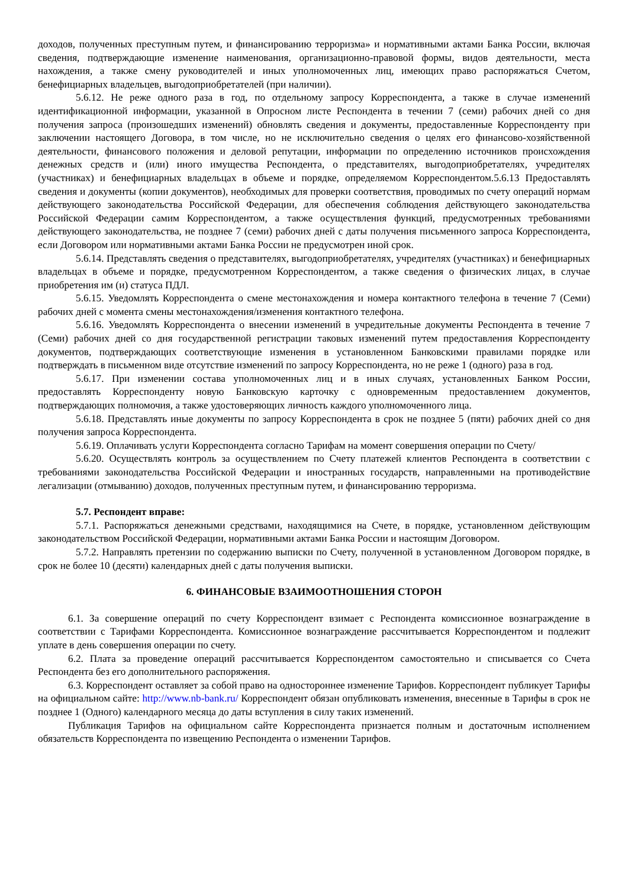доходов, полученных преступным путем, и финансированию терроризма» и нормативными актами Банка России, включая сведения, подтверждающие изменение наименования, организационно-правовой формы, видов деятельности, места нахождения, а также смену руководителей и иных уполномоченных лиц, имеющих право распоряжаться Счетом, бенефициарных владельцев, выгодоприобретателей (при наличии).
5.6.12. Не реже одного раза в год, по отдельному запросу Корреспондента, а также в случае изменений идентификационной информации, указанной в Опросном листе Респондента в течении 7 (семи) рабочих дней со дня получения запроса (произошедших изменений) обновлять сведения и документы, предоставленные Корреспонденту при заключении настоящего Договора, в том числе, но не исключительно сведения о целях его финансово-хозяйственной деятельности, финансового положения и деловой репутации, информации по определению источников происхождения денежных средств и (или) иного имущества Респондента, о представителях, выгодоприобретателях, учредителях (участниках) и бенефициарных владельцах в объеме и порядке, определяемом Корреспондентом.5.6.13 Предоставлять сведения и документы (копии документов), необходимых для проверки соответствия, проводимых по счету операций нормам действующего законодательства Российской Федерации, для обеспечения соблюдения действующего законодательства Российской Федерации самим Корреспондентом, а также осуществления функций, предусмотренных требованиями действующего законодательства, не позднее 7 (семи) рабочих дней с даты получения письменного запроса Корреспондента, если Договором или нормативными актами Банка России не предусмотрен иной срок.
5.6.14. Представлять сведения о представителях, выгодоприобретателях, учредителях (участниках) и бенефициарных владельцах в объеме и порядке, предусмотренном Корреспондентом, а также сведения о физических лицах, в случае приобретения им (и) статуса ПДЛ.
5.6.15. Уведомлять Корреспондента о смене местонахождения и номера контактного телефона в течение 7 (Семи) рабочих дней с момента смены местонахождения/изменения контактного телефона.
5.6.16. Уведомлять Корреспондента о внесении изменений в учредительные документы Респондента в течение 7 (Семи) рабочих дней со дня государственной регистрации таковых изменений путем предоставления Корреспонденту документов, подтверждающих соответствующие изменения в установленном Банковскими правилами порядке или подтверждать в письменном виде отсутствие изменений по запросу Корреспондента, но не реже 1 (одного) раза в год.
5.6.17. При изменении состава уполномоченных лиц и в иных случаях, установленных Банком России, предоставлять Корреспонденту новую Банковскую карточку с одновременным предоставлением документов, подтверждающих полномочия, а также удостоверяющих личность каждого уполномоченного лица.
5.6.18. Представлять иные документы по запросу Корреспондента в срок не позднее 5 (пяти) рабочих дней со дня получения запроса Корреспондента.
5.6.19. Оплачивать услуги Корреспондента согласно Тарифам на момент совершения операции по Счету/
5.6.20. Осуществлять контроль за осуществлением по Счету платежей клиентов Респондента в соответствии с требованиями законодательства Российской Федерации и иностранных государств, направленными на противодействие легализации (отмыванию) доходов, полученных преступным путем, и финансированию терроризма.
5.7. Респондент вправе:
5.7.1. Распоряжаться денежными средствами, находящимися на Счете, в порядке, установленном действующим законодательством Российской Федерации, нормативными актами Банка России и настоящим Договором.
5.7.2. Направлять претензии по содержанию выписки по Счету, полученной в установленном Договором порядке, в срок не более 10 (десяти) календарных дней с даты получения выписки.
6. ФИНАНСОВЫЕ ВЗАИМООТНОШЕНИЯ СТОРОН
6.1. За совершение операций по счету Корреспондент взимает с Респондента комиссионное вознаграждение в соответствии с Тарифами Корреспондента. Комиссионное вознаграждение рассчитывается Корреспондентом и подлежит уплате в день совершения операции по счету.
6.2. Плата за проведение операций рассчитывается Корреспондентом самостоятельно и списывается со Счета Респондента без его дополнительного распоряжения.
6.3. Корреспондент оставляет за собой право на одностороннее изменение Тарифов. Корреспондент публикует Тарифы на официальном сайте: http://www.nb-bank.ru/ Корреспондент обязан опубликовать изменения, внесенные в Тарифы в срок не позднее 1 (Одного) календарного месяца до даты вступления в силу таких изменений.
Публикация Тарифов на официальном сайте Корреспондента признается полным и достаточным исполнением обязательств Корреспондента по извещению Респондента о изменении Тарифов.